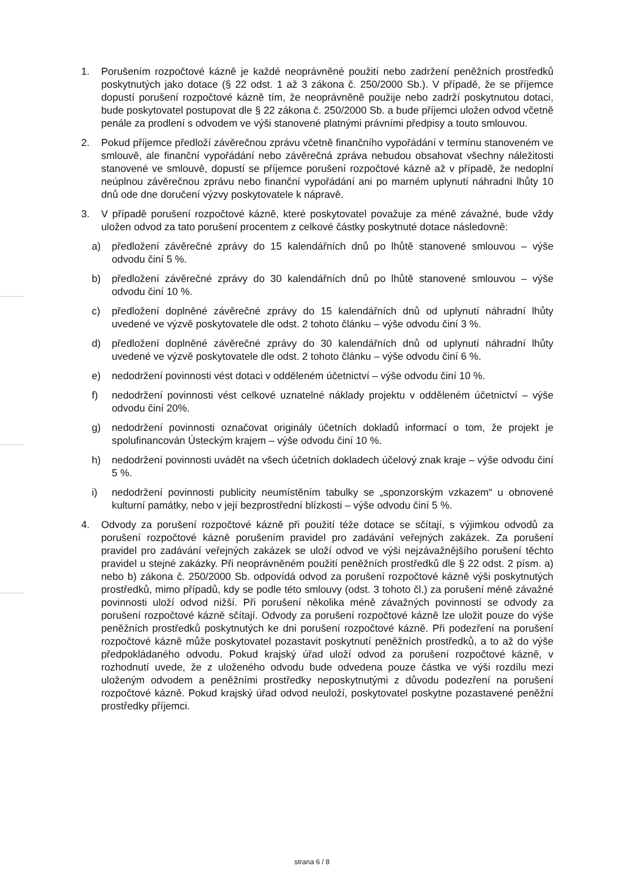1. Porušením rozpočtové kázně je každé neoprávněné použití nebo zadržení peněžních prostředků poskytnutých jako dotace (§ 22 odst. 1 až 3 zákona č. 250/2000 Sb.). V případě, že se příjemce dopustí porušení rozpočtové kázně tím, že neoprávněně použije nebo zadrží poskytnutou dotaci, bude poskytovatel postupovat dle § 22 zákona č. 250/2000 Sb. a bude příjemci uložen odvod včetně penále za prodlení s odvodem ve výši stanovené platnými právními předpisy a touto smlouvou.
2. Pokud příjemce předloží závěrečnou zprávu včetně finančního vypořádání v termínu stanoveném ve smlouvě, ale finanční vypořádání nebo závěrečná zpráva nebudou obsahovat všechny náležitosti stanovené ve smlouvě, dopustí se příjemce porušení rozpočtové kázně až v případě, že nedoplní neúplnou závěrečnou zprávu nebo finanční vypořádání ani po marném uplynutí náhradní lhůty 10 dnů ode dne doručení výzvy poskytovatele k nápravě.
3. V případě porušení rozpočtové kázně, které poskytovatel považuje za méně závažné, bude vždy uložen odvod za tato porušení procentem z celkové částky poskytnuté dotace následovně:
a) předložení závěrečné zprávy do 15 kalendářních dnů po lhůtě stanovené smlouvou – výše odvodu činí 5 %.
b) předložení závěrečné zprávy do 30 kalendářních dnů po lhůtě stanovené smlouvou – výše odvodu činí 10 %.
c) předložení doplněné závěrečné zprávy do 15 kalendářních dnů od uplynutí náhradní lhůty uvedené ve výzvě poskytovatele dle odst. 2 tohoto článku – výše odvodu činí 3 %.
d) předložení doplněné závěrečné zprávy do 30 kalendářních dnů od uplynutí náhradní lhůty uvedené ve výzvě poskytovatele dle odst. 2 tohoto článku – výše odvodu činí 6 %.
e) nedodržení povinnosti vést dotaci v odděleném účetnictví – výše odvodu činí 10 %.
f) nedodržení povinnosti vést celkové uznatelné náklady projektu v odděleném účetnictví – výše odvodu činí 20%.
g) nedodržení povinnosti označovat originály účetních dokladů informací o tom, že projekt je spolufinancován Ústeckým krajem – výše odvodu činí 10 %.
h) nedodržení povinnosti uvádět na všech účetních dokladech účelový znak kraje – výše odvodu činí 5 %.
i) nedodržení povinnosti publicity neumístěním tabulky se „sponzorským vzkazem“ u obnovené kulturní památky, nebo v její bezprostřední blízkosti – výše odvodu činí 5 %.
4. Odvody za porušení rozpočtové kázně při použití téže dotace se sčítají, s výjimkou odvodů za porušení rozpočtové kázně porušením pravidel pro zadávání veřejných zakázek. Za porušení pravidel pro zadávání veřejných zakázek se uloží odvod ve výši nejzávažnějšího porušení těchto pravidel u stejné zakázky. Při neoprávněném použití peněžních prostředků dle § 22 odst. 2 písm. a) nebo b) zákona č. 250/2000 Sb. odpovídá odvod za porušení rozpočtové kázně výši poskytnutých prostředků, mimo případů, kdy se podle této smlouvy (odst. 3 tohoto čl.) za porušení méně závažné povinnosti uloží odvod nižší. Při porušení několika méně závažných povinností se odvody za porušení rozpočtové kázně sčítají. Odvody za porušení rozpočtové kázně lze uložit pouze do výše peněžních prostředků poskytnutých ke dni porušení rozpočtové kázně. Při podezření na porušení rozpočtové kázně může poskytovatel pozastavit poskytnutí peněžních prostředků, a to až do výše předpokládaného odvodu. Pokud krajský úřad uloží odvod za porušení rozpočtové kázně, v rozhodnutí uvede, že z uloženého odvodu bude odvedena pouze částka ve výši rozdílu mezi uloženým odvodem a peněžními prostředky neposkytnutými z důvodu podezření na porušení rozpočtové kázně. Pokud krajský úřad odvod neuloží, poskytovatel poskytne pozastavené peněžní prostředky příjemci.
strana 6 / 8